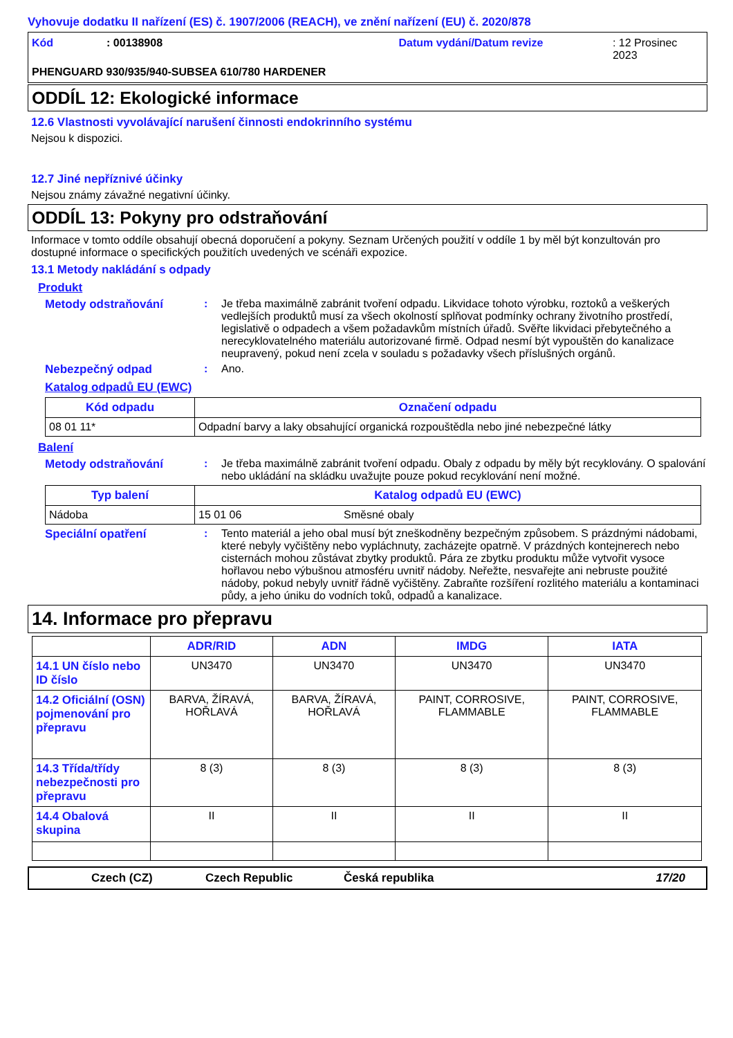Vyhovuje dodatku II nařízení (ES) č. 1907/2006 (REACH), ve znění nařízení (EU) č. 2020/878
Kód: 00138908 Datum vydání/Datum revize: 12 Prosinec 2023
PHENGUARD 930/935/940-SUBSEA 610/780 HARDENER
ODDÍL 12: Ekologické informace
12.6 Vlastnosti vyvolávající narušení činnosti endokrinního systému
Nejsou k dispozici.
12.7 Jiné nepříznivé účinky
Nejsou známy závažné negativní účinky.
ODDÍL 13: Pokyny pro odstraňování
Informace v tomto oddíle obsahují obecná doporučení a pokyny. Seznam Určených použití v oddíle 1 by měl být konzultován pro dostupné informace o specifických použitích uvedených ve scénáři expozice.
13.1 Metody nakládání s odpady
Produkt
Metody odstraňování : Je třeba maximálně zabránit tvoření odpadu. Likvidace tohoto výrobku, roztoků a veškerých vedlejších produktů musí za všech okolností splňovat podmínky ochrany životního prostředí, legislativě o odpadech a všem požadavkům místních úřadů. Svěřte likvidaci přebytečného a nerecyklovatelného materiálu autorizované firmě. Odpad nesmí být vypouštěn do kanalizace neupravený, pokud není zcela v souladu s požadavky všech příslušných orgánů.
Nebezpečný odpad : Ano.
Katalog odpadů EU (EWC)
| Kód odpadu | Označení odpadu |
| --- | --- |
| 08 01 11* | Odpadní barvy a laky obsahující organická rozpouštědla nebo jiné nebezpečné látky |
Balení
Metody odstraňování : Je třeba maximálně zabránit tvoření odpadu. Obaly z odpadu by měly být recyklovány. O spalování nebo ukládání na skládku uvažujte pouze pokud recyklování není možné.
| Typ balení | Katalog odpadů EU (EWC) | |
| --- | --- | --- |
| Nádoba | 15 01 06 | Směsné obaly |
Speciální opatření : Tento materiál a jeho obal musí být zneškodněny bezpečným způsobem. S prázdnými nádobami, které nebyly vyčištěny nebo vypláchnuty, zacházejte opatrně. V prázdných kontejnerech nebo cisternách mohou zůstávat zbytky produktů. Pára ze zbytku produktu může vytvořit vysoce hořlavou nebo výbušnou atmosféru uvnitř nádoby. Neřežte, nesvařejte ani nebruste použité nádoby, pokud nebyly uvnitř řádně vyčištěny. Zabraňte rozšíření rozlitého materiálu a kontaminaci půdy, a jeho úniku do vodních toků, odpadů a kanalizace.
14. Informace pro přepravu
| | ADR/RID | ADN | IMDG | IATA |
| 14.1 UN číslo nebo ID číslo | UN3470 | UN3470 | UN3470 | UN3470 |
| 14.2 Oficiální (OSN) pojmenování pro přepravu | BARVA, ŽÍRAVÁ, HOŘLAVÁ | BARVA, ŽÍRAVÁ, HOŘLAVÁ | PAINT, CORROSIVE, FLAMMABLE | PAINT, CORROSIVE, FLAMMABLE |
| 14.3 Třída/třídy nebezpečnosti pro přepravu | 8 (3) | 8 (3) | 8 (3) | 8 (3) |
| 14.4 Obalová skupina | II | II | II | II |
Czech (CZ) Czech Republic Česká republika 17/20